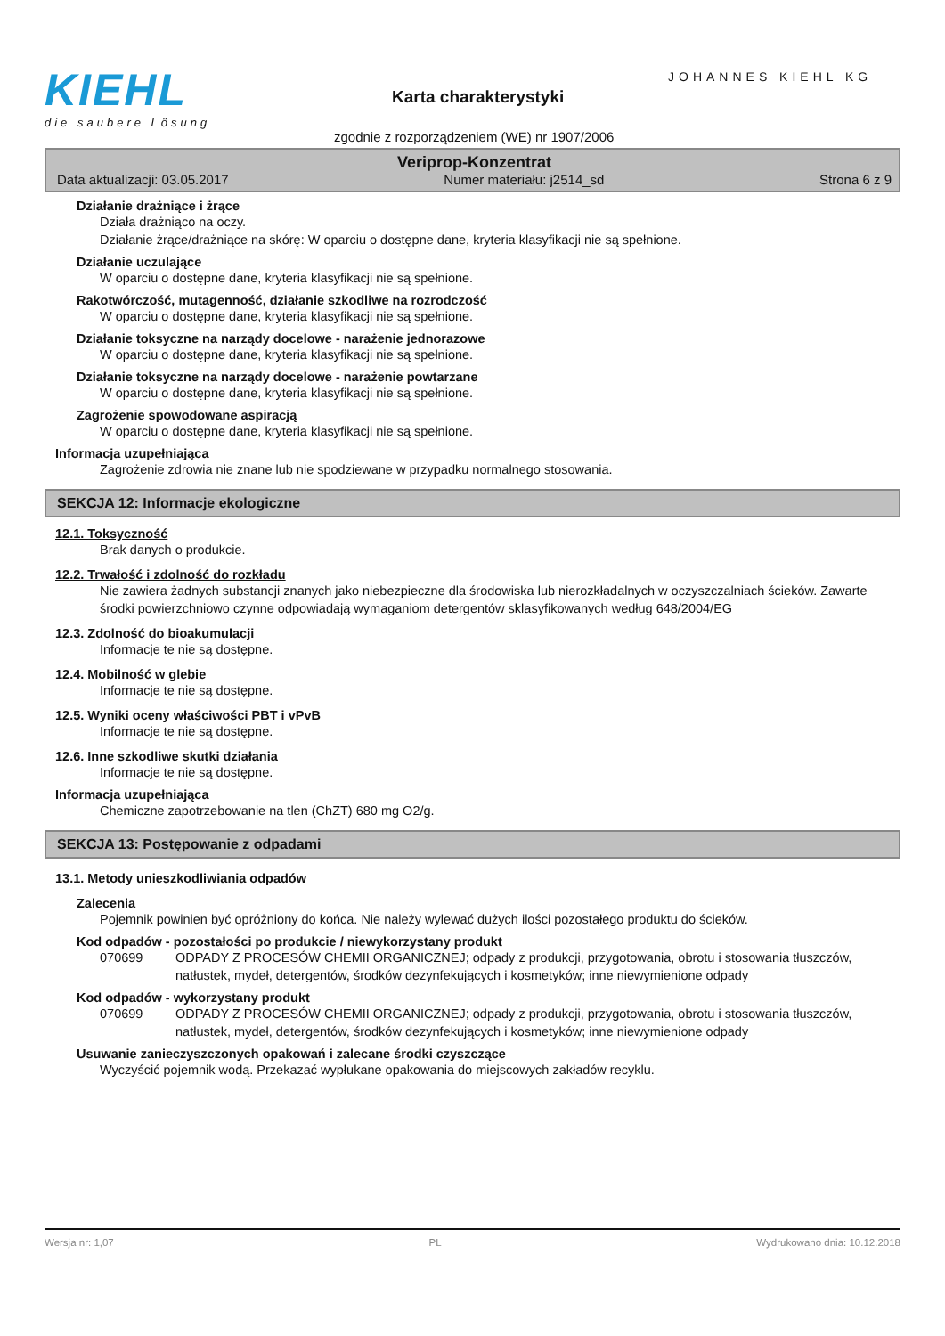KIEHL
die saubere Lösung
JOHANNES KIEHL KG
Karta charakterystyki
zgodnie z rozporządzeniem (WE) nr 1907/2006
Veriprop-Konzentrat
Data aktualizacji: 03.05.2017 Numer materiału: j2514_sd Strona 6 z 9
Działanie drażniące i żrące
Działa drażniąco na oczy.
Działanie żrące/drażniące na skórę: W oparciu o dostępne dane, kryteria klasyfikacji nie są spełnione.
Działanie uczulające
W oparciu o dostępne dane, kryteria klasyfikacji nie są spełnione.
Rakotwórczość, mutagenność, działanie szkodliwe na rozrodczość
W oparciu o dostępne dane, kryteria klasyfikacji nie są spełnione.
Działanie toksyczne na narządy docelowe - narażenie jednorazowe
W oparciu o dostępne dane, kryteria klasyfikacji nie są spełnione.
Działanie toksyczne na narządy docelowe - narażenie powtarzane
W oparciu o dostępne dane, kryteria klasyfikacji nie są spełnione.
Zagrożenie spowodowane aspiracją
W oparciu o dostępne dane, kryteria klasyfikacji nie są spełnione.
Informacja uzupełniająca
Zagrożenie zdrowia nie znane lub nie spodziewane w przypadku normalnego stosowania.
SEKCJA 12: Informacje ekologiczne
12.1. Toksyczność
Brak danych o produkcie.
12.2. Trwałość i zdolność do rozkładu
Nie zawiera żadnych substancji znanych jako niebezpieczne dla środowiska lub nierozkładalnych w oczyszczalniach ścieków. Zawarte środki powierzchniowo czynne odpowiadają wymaganiom detergentów sklasyfikowanych według 648/2004/EG
12.3. Zdolność do bioakumulacji
Informacje te nie są dostępne.
12.4. Mobilność w glebie
Informacje te nie są dostępne.
12.5. Wyniki oceny właściwości PBT i vPvB
Informacje te nie są dostępne.
12.6. Inne szkodliwe skutki działania
Informacje te nie są dostępne.
Informacja uzupełniająca
Chemiczne zapotrzebowanie na tlen (ChZT) 680 mg O2/g.
SEKCJA 13: Postępowanie z odpadami
13.1. Metody unieszkodliwiania odpadów
Zalecenia
Pojemnik powinien być opróżniony do końca. Nie należy wylewać dużych ilości pozostałego produktu do ścieków.
Kod odpadów - pozostałości po produkcie / niewykorzystany produkt
070699 ODPADY Z PROCESÓW CHEMII ORGANICZNEJ; odpady z produkcji, przygotowania, obrotu i stosowania tłuszczów, natłustek, mydeł, detergentów, środków dezynfekujących i kosmetyków; inne niewymienione odpady
Kod odpadów - wykorzystany produkt
070699 ODPADY Z PROCESÓW CHEMII ORGANICZNEJ; odpady z produkcji, przygotowania, obrotu i stosowania tłuszczów, natłustek, mydeł, detergentów, środków dezynfekujących i kosmetyków; inne niewymienione odpady
Usuwanie zanieczyszczonych opakowań i zalecane środki czyszczące
Wyczyścić pojemnik wodą. Przekazać wypłukane opakowania do miejscowych zakładów recyklu.
Wersja nr: 1,07 PL Wydrukowano dnia: 10.12.2018